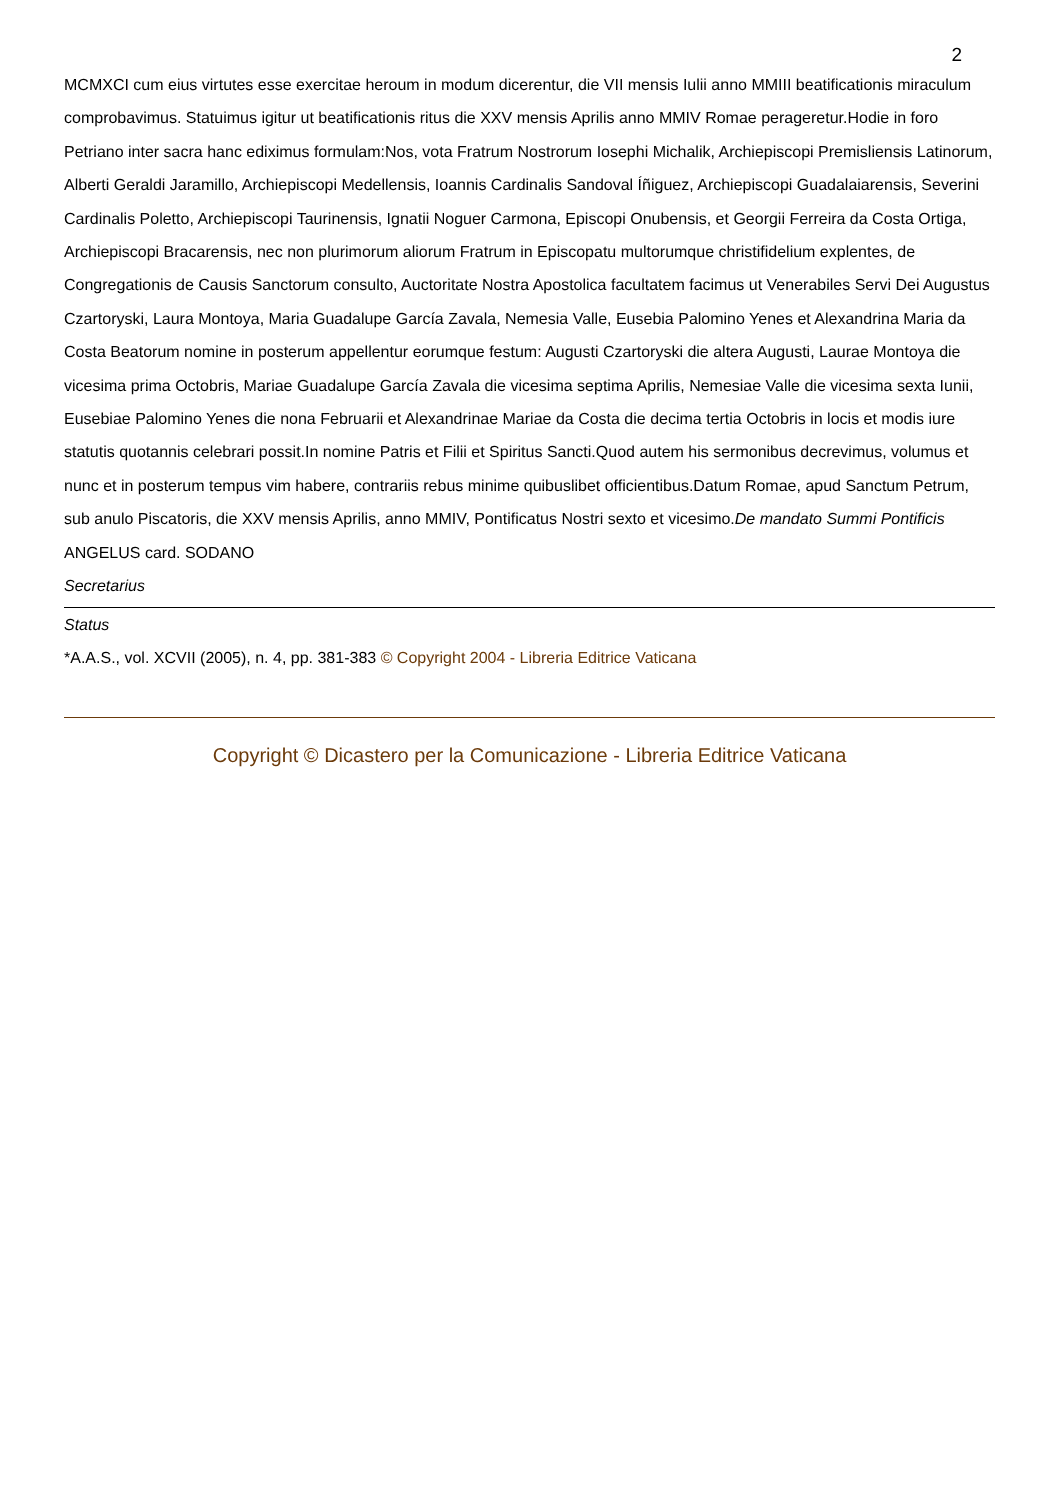2
MCMXCI cum eius virtutes esse exercitae heroum in modum dicerentur, die VII mensis Iulii anno MMIII beatificationis miraculum comprobavimus. Statuimus igitur ut beatificationis ritus die XXV mensis Aprilis anno MMIV Romae perageretur.Hodie in foro Petriano inter sacra hanc ediximus formulam:Nos, vota Fratrum Nostrorum Iosephi Michalik, Archiepiscopi Premisliensis Latinorum, Alberti Geraldi Jaramillo, Archiepiscopi Medellensis, Ioannis Cardinalis Sandoval Íñiguez, Archiepiscopi Guadalaiarensis, Severini Cardinalis Poletto, Archiepiscopi Taurinensis, Ignatii Noguer Carmona, Episcopi Onubensis, et Georgii Ferreira da Costa Ortiga, Archiepiscopi Bracarensis, nec non plurimorum aliorum Fratrum in Episcopatu multorumque christifidelium explentes, de Congregationis de Causis Sanctorum consulto, Auctoritate Nostra Apostolica facultatem facimus ut Venerabiles Servi Dei Augustus Czartoryski, Laura Montoya, Maria Guadalupe García Zavala, Nemesia Valle, Eusebia Palomino Yenes et Alexandrina Maria da Costa Beatorum nomine in posterum appellentur eorumque festum: Augusti Czartoryski die altera Augusti, Laurae Montoya die vicesima prima Octobris, Mariae Guadalupe García Zavala die vicesima septima Aprilis, Nemesiae Valle die vicesima sexta Iunii, Eusebiae Palomino Yenes die nona Februarii et Alexandrinae Mariae da Costa die decima tertia Octobris in locis et modis iure statutis quotannis celebrari possit.In nomine Patris et Filii et Spiritus Sancti.Quod autem his sermonibus decrevimus, volumus et nunc et in posterum tempus vim habere, contrariis rebus minime quibuslibet officientibus.Datum Romae, apud Sanctum Petrum, sub anulo Piscatoris, die XXV mensis Aprilis, anno MMIV, Pontificatus Nostri sexto et vicesimo.De mandato Summi Pontificis
ANGELUS card. SODANO
Secretarius
Status
*A.A.S., vol. XCVII (2005), n. 4, pp. 381-383 © Copyright 2004 - Libreria Editrice Vaticana
Copyright © Dicastero per la Comunicazione - Libreria Editrice Vaticana